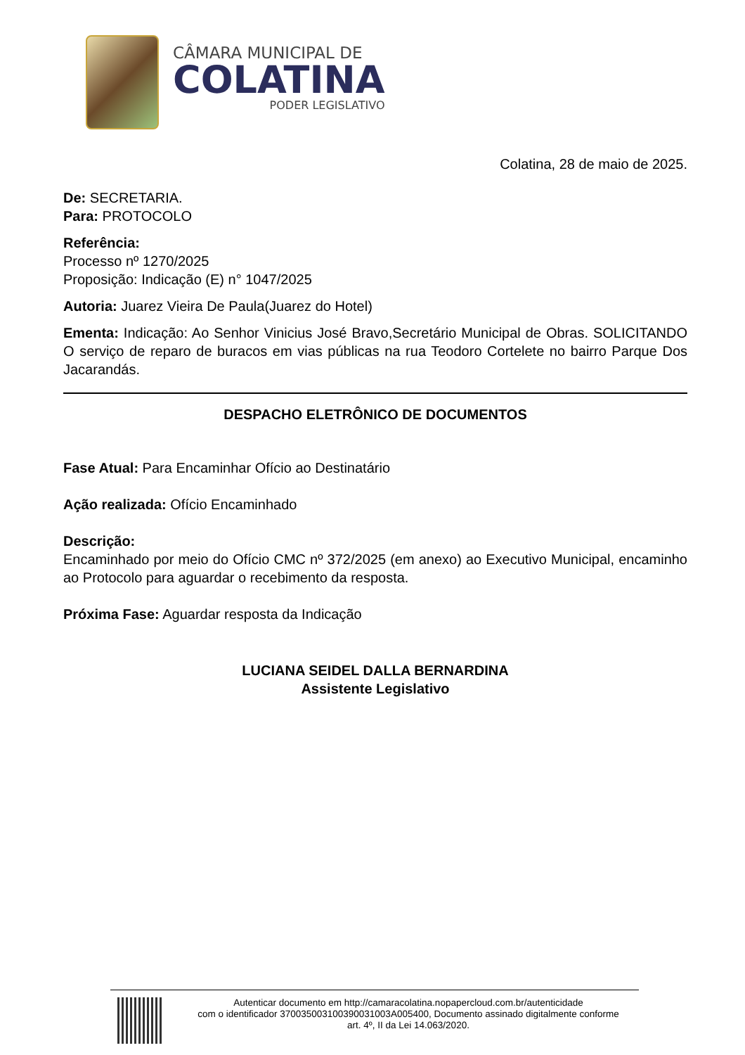CÂMARA MUNICIPAL DE
COLATINA
PODER LEGISLATIVO
Colatina, 28 de maio de 2025.
De: SECRETARIA.
Para: PROTOCOLO
Referência:
Processo nº 1270/2025
Proposição: Indicação (E) n° 1047/2025
Autoria: Juarez Vieira De Paula(Juarez do Hotel)
Ementa: Indicação: Ao Senhor Vinicius José Bravo,Secretário Municipal de Obras. SOLICITANDO O serviço de reparo de buracos em vias públicas na rua Teodoro Cortelete no bairro Parque Dos Jacarandás.
DESPACHO ELETRÔNICO DE DOCUMENTOS
Fase Atual: Para Encaminhar Ofício ao Destinatário
Ação realizada: Ofício Encaminhado
Descrição:
Encaminhado por meio do Ofício CMC nº 372/2025 (em anexo) ao Executivo Municipal, encaminho ao Protocolo para aguardar o recebimento da resposta.
Próxima Fase: Aguardar resposta da Indicação
LUCIANA SEIDEL DALLA BERNARDINA
Assistente Legislativo
Autenticar documento em http://camaracolatina.nopapercloud.com.br/autenticidade
com o identificador 370035003100390031003A005400, Documento assinado digitalmente conforme
art. 4º, II da Lei 14.063/2020.